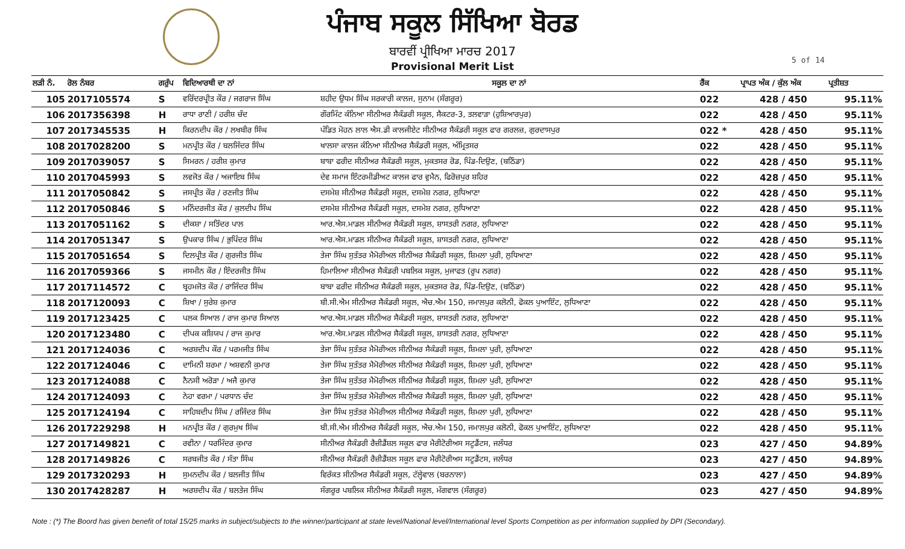ਪੰਜਾਬ ਸਕੂਲ ਸਿੱਖਿਆ ਬੋਰਡ
ਬਾਰਵੀਂ ਪ੍ਰੀਖਿਆ ਮਾਰਚ 2017
Provisional Merit List
5 of 14
| ਲੜੀ ਨੰ. | ਰੋਲ ਨੰਬਰ | ਗਰੁੱਪ | ਵਿਦਿਆਰਥੀ ਦਾ ਨਾਂ | ਸਕੂਲ ਦਾ ਨਾਂ | ਰੈਂਕ | ਪ੍ਰਾਪਤ ਅੰਕ / ਕੁੱਲ ਅੰਕ | ਪ੍ਰਤੀਸ਼ਤ |
| --- | --- | --- | --- | --- | --- | --- | --- |
| 105 | 2017105574 | S | ਵਰਿੰਦਰਪ੍ਰੀਤ ਕੌਰ / ਜਗਰਾਜ ਸਿੰਘ | ਸ਼ਹੀਦ ਉਧਮ ਸਿੰਘ ਸਰਕਾਰੀ ਕਾਲਜ, ਸੁਨਾਮ (ਸੰਗਰੂਰ) | 022 | 428 / 450 | 95.11% |
| 106 | 2017356398 | H | ਰਾਧਾ ਰਾਣੀ / ਹਰੀਸ਼ ਚੰਦ | ਗੌਰਮਿੰਟ ਕੰਨਿਆ ਸੀਨੀਅਰ ਸੈਕੰਡਰੀ ਸਕੂਲ, ਸੈਕਟਰ-3, ਤਲਵਾੜਾ (ਹੁਸ਼ਿਆਰਪੁਰ) | 022 | 428 / 450 | 95.11% |
| 107 | 2017345535 | H | ਕਿਰਨਦੀਪ ਕੌਰ / ਲਖਬੀਰ ਸਿੰਘ | ਪੰਡਿਤ ਮੋਹਨ ਲਾਲ ਐਸ.ਡੀ ਕਾਲਜੀਏਟ ਸੀਨੀਅਰ ਸੈਕੰਡਰੀ ਸਕੂਲ ਫਾਰ ਗਰਲਜ਼, ਗੁਰਦਾਸਪੁਰ | 022 * | 428 / 450 | 95.11% |
| 108 | 2017028200 | S | ਮਨਪ੍ਰੀਤ ਕੌਰ / ਬਲਜਿੰਦਰ ਸਿੰਘ | ਖਾਲਸਾ ਕਾਲਜ ਕੰਨਿਆ ਸੀਨੀਅਰ ਸੈਕੰਡਰੀ ਸਕੂਲ, ਅੰਮ੍ਰਿਤਸਰ | 022 | 428 / 450 | 95.11% |
| 109 | 2017039057 | S | ਸਿਮਰਨ / ਹਰੀਸ਼ ਕੁਮਾਰ | ਬਾਬਾ ਫਰੀਦ ਸੀਨੀਅਰ ਸੈਕੰਡਰੀ ਸਕੂਲ, ਮੁਕਤਸਰ ਰੋਡ, ਪਿੰਡ-ਦਿਉਣ, (ਬਠਿੰਡਾ) | 022 | 428 / 450 | 95.11% |
| 110 | 2017045993 | S | ਲਵਜੋਤ ਕੌਰ / ਅਜਾਇਬ ਸਿੰਘ | ਦੇਵ ਸਮਾਜ ਇੰਟਰਮੀਡੀਅਟ ਕਾਲਜ ਫਾਰ ਵੁਮੈਨ, ਫਿਰੋਜ਼ਪੁਰ ਸ਼ਹਿਰ | 022 | 428 / 450 | 95.11% |
| 111 | 2017050842 | S | ਜਸਪ੍ਰੀਤ ਕੌਰ / ਰਣਜੀਤ ਸਿੰਘ | ਦਸਮੇਸ਼ ਸੀਨੀਅਰ ਸੈਕੰਡਰੀ ਸਕੂਲ, ਦਸਮੇਸ਼ ਨਗਰ, ਲੁਧਿਆਣਾ | 022 | 428 / 450 | 95.11% |
| 112 | 2017050846 | S | ਮਨਿੰਦਰਜੀਤ ਕੌਰ / ਕੁਲਦੀਪ ਸਿੰਘ | ਦਸਮੇਸ਼ ਸੀਨੀਅਰ ਸੈਕੰਡਰੀ ਸਕੂਲ, ਦਸਮੇਸ਼ ਨਗਰ, ਲੁਧਿਆਣਾ | 022 | 428 / 450 | 95.11% |
| 113 | 2017051162 | S | ਦੀਕਸ਼ਾ / ਸਤਿੰਦਰ ਪਾਲ | ਆਰ.ਐਸ.ਮਾਡਲ ਸੀਨੀਅਰ ਸੈਕੰਡਰੀ ਸਕੂਲ, ਸ਼ਾਸਤਰੀ ਨਗਰ, ਲੁਧਿਆਣਾ | 022 | 428 / 450 | 95.11% |
| 114 | 2017051347 | S | ਉਪਕਾਰ ਸਿੰਘ / ਭੁਪਿੰਦਰ ਸਿੰਘ | ਆਰ.ਐਸ.ਮਾਡਲ ਸੀਨੀਅਰ ਸੈਕੰਡਰੀ ਸਕੂਲ, ਸ਼ਾਸਤਰੀ ਨਗਰ, ਲੁਧਿਆਣਾ | 022 | 428 / 450 | 95.11% |
| 115 | 2017051654 | S | ਦਿਲਪ੍ਰੀਤ ਕੌਰ / ਗੁਰਜੀਤ ਸਿੰਘ | ਤੇਜਾ ਸਿੰਘ ਸੁਤੰਤਰ ਮੈਮੋਰੀਅਲ ਸੀਨੀਅਰ ਸੈਕੰਡਰੀ ਸਕੂਲ, ਸ਼ਿਮਲਾ ਪੁਰੀ, ਲੁਧਿਆਣਾ | 022 | 428 / 450 | 95.11% |
| 116 | 2017059366 | S | ਜਸਮੀਨ ਕੌਰ / ਇੰਦਰਜੀਤ ਸਿੰਘ | ਹਿਮਾਲਿਆ ਸੀਨੀਅਰ ਸੈਕੰਡਰੀ ਪਬਲਿਕ ਸਕੂਲ, ਮੁਜਾਫਤ (ਰੂਪ ਨਗਰ) | 022 | 428 / 450 | 95.11% |
| 117 | 2017114572 | C | ਬ੍ਰਹਮਜੋਤ ਕੌਰ / ਰਾਜਿੰਦਰ ਸਿੰਘ | ਬਾਬਾ ਫਰੀਦ ਸੀਨੀਅਰ ਸੈਕੰਡਰੀ ਸਕੂਲ, ਮੁਕਤਸਰ ਰੋਡ, ਪਿੰਡ-ਦਿਉਣ, (ਬਠਿੰਡਾ) | 022 | 428 / 450 | 95.11% |
| 118 | 2017120093 | C | ਸ਼ਿਖਾ / ਸੁਰੇਸ਼ ਕੁਮਾਰ | ਬੀ.ਸੀ.ਐਮ ਸੀਨੀਅਰ ਸੈਕੰਡਰੀ ਸਕੂਲ, ਐਚ.ਐਮ 150, ਜਮਾਲਪੁਰ ਕਲੋਨੀ, ਫੋਕਲ ਪੁਆਇੰਟ, ਲੁਧਿਆਣਾ | 022 | 428 / 450 | 95.11% |
| 119 | 2017123425 | C | ਪਲਕ ਸਿਆਲ / ਰਾਜ ਕੁਮਾਰ ਸਿਆਲ | ਆਰ.ਐਸ.ਮਾਡਲ ਸੀਨੀਅਰ ਸੈਕੰਡਰੀ ਸਕੂਲ, ਸ਼ਾਸਤਰੀ ਨਗਰ, ਲੁਧਿਆਣਾ | 022 | 428 / 450 | 95.11% |
| 120 | 2017123480 | C | ਦੀਪਕ ਕਸ਼ਿਯਪ / ਰਾਜ ਕੁਮਾਰ | ਆਰ.ਐਸ.ਮਾਡਲ ਸੀਨੀਅਰ ਸੈਕੰਡਰੀ ਸਕੂਲ, ਸ਼ਾਸਤਰੀ ਨਗਰ, ਲੁਧਿਆਣਾ | 022 | 428 / 450 | 95.11% |
| 121 | 2017124036 | C | ਅਰਸ਼ਦੀਪ ਕੌਰ / ਪਰਮਜੀਤ ਸਿੰਘ | ਤੇਜਾ ਸਿੰਘ ਸੁਤੰਤਰ ਮੈਮੋਰੀਅਲ ਸੀਨੀਅਰ ਸੈਕੰਡਰੀ ਸਕੂਲ, ਸ਼ਿਮਲਾ ਪੁਰੀ, ਲੁਧਿਆਣਾ | 022 | 428 / 450 | 95.11% |
| 122 | 2017124046 | C | ਦਾਮਿਨੀ ਸ਼ਰਮਾ / ਅਸ਼ਵਨੀ ਕੁਮਾਰ | ਤੇਜਾ ਸਿੰਘ ਸੁਤੰਤਰ ਮੈਮੋਰੀਅਲ ਸੀਨੀਅਰ ਸੈਕੰਡਰੀ ਸਕੂਲ, ਸ਼ਿਮਲਾ ਪੁਰੀ, ਲੁਧਿਆਣਾ | 022 | 428 / 450 | 95.11% |
| 123 | 2017124088 | C | ਨੈਨਸੀ ਅਰੋੜਾ / ਅਜੈ ਕੁਮਾਰ | ਤੇਜਾ ਸਿੰਘ ਸੁਤੰਤਰ ਮੈਮੋਰੀਅਲ ਸੀਨੀਅਰ ਸੈਕੰਡਰੀ ਸਕੂਲ, ਸ਼ਿਮਲਾ ਪੁਰੀ, ਲੁਧਿਆਣਾ | 022 | 428 / 450 | 95.11% |
| 124 | 2017124093 | C | ਨੇਹਾ ਵਰਮਾ / ਪਰਧਾਨ ਚੰਦ | ਤੇਜਾ ਸਿੰਘ ਸੁਤੰਤਰ ਮੈਮੋਰੀਅਲ ਸੀਨੀਅਰ ਸੈਕੰਡਰੀ ਸਕੂਲ, ਸ਼ਿਮਲਾ ਪੁਰੀ, ਲੁਧਿਆਣਾ | 022 | 428 / 450 | 95.11% |
| 125 | 2017124194 | C | ਸਾਹਿਬਦੀਪ ਸਿੰਘ / ਰਜਿੰਦਰ ਸਿੰਘ | ਤੇਜਾ ਸਿੰਘ ਸੁਤੰਤਰ ਮੈਮੋਰੀਅਲ ਸੀਨੀਅਰ ਸੈਕੰਡਰੀ ਸਕੂਲ, ਸ਼ਿਮਲਾ ਪੁਰੀ, ਲੁਧਿਆਣਾ | 022 | 428 / 450 | 95.11% |
| 126 | 2017229298 | H | ਮਨਪ੍ਰੀਤ ਕੌਰ / ਗੁਰਮੁਖ ਸਿੰਘ | ਬੀ.ਸੀ.ਐਮ ਸੀਨੀਅਰ ਸੈਕੰਡਰੀ ਸਕੂਲ, ਐਚ.ਐਮ 150, ਜਮਾਲਪੁਰ ਕਲੋਨੀ, ਫੋਕਲ ਪੁਆਇੰਟ, ਲੁਧਿਆਣਾ | 022 | 428 / 450 | 95.11% |
| 127 | 2017149821 | C | ਰਵੀਨਾ / ਧਰਮਿੰਦਰ ਕੁਮਾਰ | ਸੀਨੀਅਰ ਸੈਕੰਡਰੀ ਰੈਜ਼ੀਡੈਂਸ਼ਲ ਸਕੂਲ ਫਾਰ ਮੈਰੀਟੋਰੀਅਸ ਸਟੂਡੈਂਟਸ, ਜਲੰਧਰ | 023 | 427 / 450 | 94.89% |
| 128 | 2017149826 | C | ਸਰਬਜੀਤ ਕੌਰ / ਸੰਤਾ ਸਿੰਘ | ਸੀਨੀਅਰ ਸੈਕੰਡਰੀ ਰੈਜ਼ੀਡੈਂਸ਼ਲ ਸਕੂਲ ਫਾਰ ਮੈਰੀਟੋਰੀਅਸ ਸਟੂਡੈਂਟਸ, ਜਲੰਧਰ | 023 | 427 / 450 | 94.89% |
| 129 | 2017320293 | H | ਸੁਮਨਦੀਪ ਕੌਰ / ਬਲਜੀਤ ਸਿੰਘ | ਵਿਰੱਕਤ ਸੀਨੀਅਰ ਸੈਕੰਡਰੀ ਸਕੂਲ, ਟੱਲ੍ਹੇਵਾਲ (ਬਰਨਾਲਾ) | 023 | 427 / 450 | 94.89% |
| 130 | 2017428287 | H | ਅਰਸ਼ਦੀਪ ਕੌਰ / ਬਲਤੇਜ ਸਿੰਘ | ਸੰਗਰੂਰ ਪਬਲਿਕ ਸੀਨੀਅਰ ਸੈਕੰਡਰੀ ਸਕੂਲ, ਮੰਗਵਾਲ (ਸੰਗਰੂਰ) | 023 | 427 / 450 | 94.89% |
Note : (*) The Boord has given benefit of total 15/25 marks in subject/subjects to the winner/participant at state level/National level/International level Sports Competition as per information supplied by DPI (Secondary).